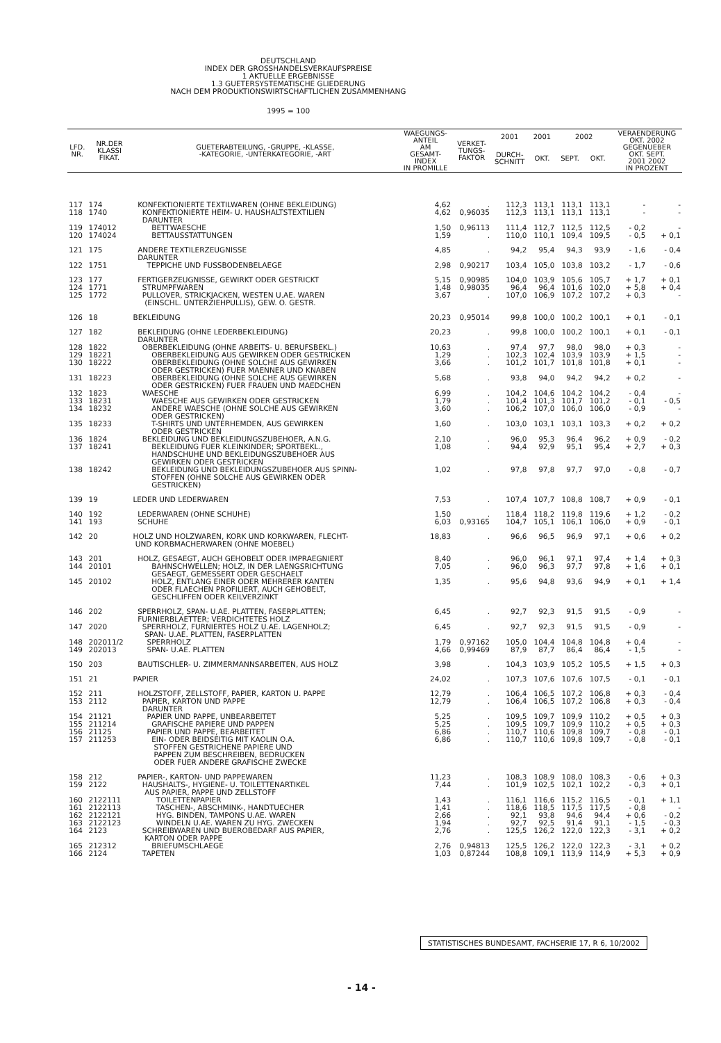DEUTSCHLAND
INDEX DER GROSSHANDELSVERKAUFSPREISE
1 AKTUELLE ERGEBNISSE
1.3 GUETERSYSTEMATISCHE GLIEDERUNG
NACH DEM PRODUKTIONSWIRTSCHAFTLICHEN ZUSAMMENHANG
1995 = 100
| LFD. NR. | NR.DER KLASSI FIKAT. | GUETERABTEILUNG, -GRUPPE, -KLASSE, -KATEGORIE, -UNTERKATEGORIE, -ART | WAEGUNGS- ANTEIL AM GESAMT- INDEX IN PROMILLE | VERKET- TUNGS- FAKTOR | 2001 | 2001 | 2002 | | VERAENDERUNG OKT. 2002 GEGENUEBER OKT. SEPT. 2001 2002 IN PROZENT | |
| --- | --- | --- | --- | --- | --- | --- | --- | --- | --- | --- |
| | | | | | DURCH- SCHNITT | OKT. | SEPT. | OKT. | | |
| 117 | 174 | KONFEKTIONIERTE TEXTILWAREN (OHNE BEKLEIDUNG) | 4,62 | . | 112,3 | 113,1 | 113,1 | 113,1 | - | - |
| 118 | 1740 | KONFEKTIONIERTE HEIM- U. HAUSHALTSTEXTILIEN DARUNTER | 4,62 | 0,96035 | 112,3 | 113,1 | 113,1 | 113,1 | - | - |
| 119 | 174012 | BETTWAESCHE | 1,50 | 0,96113 | 111,4 | 112,7 | 112,5 | 112,5 | - 0,2 | - |
| 120 | 174024 | BETTAUSSTATTUNGEN | 1,59 | . | 110,0 | 110,1 | 109,4 | 109,5 | - 0,5 | + 0,1 |
| 121 | 175 | ANDERE TEXTILERZEUGNISSE DARUNTER | 4,85 | . | 94,2 | 95,4 | 94,3 | 93,9 | - 1,6 | - 0,4 |
| 122 | 1751 | TEPPICHE UND FUSSBODENBELAEGE | 2,98 | 0,90217 | 103,4 | 105,0 | 103,8 | 103,2 | - 1,7 | - 0,6 |
| 123 | 177 | FERTIGERZEUGNISSE, GEWIRKT ODER GESTRICKT | 5,15 | 0,90985 | 104,0 | 103,9 | 105,6 | 105,7 | + 1,7 | + 0,1 |
| 124 | 1771 | STRUMPFWAREN | 1,48 | 0,98035 | 96,4 | 96,4 | 101,6 | 102,0 | + 5,8 | + 0,4 |
| 125 | 1772 | PULLOVER, STRICKJACKEN, WESTEN U.AE. WAREN (EINSCHL. UNTERZIEHPULLIS), GEW. O. GESTR. | 3,67 | . | 107,0 | 106,9 | 107,2 | 107,2 | + 0,3 | - |
| 126 | 18 | BEKLEIDUNG | 20,23 | 0,95014 | 99,8 | 100,0 | 100,2 | 100,1 | + 0,1 | - 0,1 |
| 127 | 182 | BEKLEIDUNG (OHNE LEDERBEKLEIDUNG) DARUNTER | 20,23 | . | 99,8 | 100,0 | 100,2 | 100,1 | + 0,1 | - 0,1 |
| 128 | 1822 | OBERBEKLEIDUNG (OHNE ARBEITS- U. BERUFSBEKL.) | 10,63 | . | 97,4 | 97,7 | 98,0 | 98,0 | + 0,3 | - |
| 129 | 18221 | OBERBEKLEIDUNG AUS GEWIRKEN ODER GESTRICKEN | 1,29 | . | 102,3 | 102,4 | 103,9 | 103,9 | + 1,5 | - |
| 130 | 18222 | OBERBEKLEIDUNG (OHNE SOLCHE AUS GEWIRKEN ODER GESTRICKEN) FUER MAENNER UND KNABEN | 3,66 | . | 101,2 | 101,7 | 101,8 | 101,8 | + 0,1 | - |
| 131 | 18223 | OBERBEKLEIDUNG (OHNE SOLCHE AUS GEWIRKEN ODER GESTRICKEN) FUER FRAUEN UND MAEDCHEN | 5,68 | . | 93,8 | 94,0 | 94,2 | 94,2 | + 0,2 | - |
| 132 | 1823 | WAESCHE | 6,99 | . | 104,2 | 104,6 | 104,2 | 104,2 | - 0,4 | - |
| 133 | 18231 | WAESCHE AUS GEWIRKEN ODER GESTRICKEN | 1,79 | . | 101,4 | 101,3 | 101,7 | 101,2 | - 0,1 | - 0,5 |
| 134 | 18232 | ANDERE WAESCHE (OHNE SOLCHE AUS GEWIRKEN ODER GESTRICKEN) | 3,60 | . | 106,2 | 107,0 | 106,0 | 106,0 | - 0,9 | - |
| 135 | 18233 | T-SHIRTS UND UNTERHEMDEN, AUS GEWIRKEN ODER GESTRICKEN | 1,60 | . | 103,0 | 103,1 | 103,1 | 103,3 | + 0,2 | + 0,2 |
| 136 | 1824 | BEKLEIDUNG UND BEKLEIDUNGSZUBEHOER, A.N.G. | 2,10 | . | 96,0 | 95,3 | 96,4 | 96,2 | + 0,9 | - 0,2 |
| 137 | 18241 | BEKLEIDUNG FUER KLEINKINDER; SPORTBEKL., HANDSCHUHE UND BEKLEIDUNGSZUBEHOER AUS GEWIRKEN ODER GESTRICKEN | 1,08 | . | 94,4 | 92,9 | 95,1 | 95,4 | + 2,7 | + 0,3 |
| 138 | 18242 | BEKLEIDUNG UND BEKLEIDUNGSZUBEHOER AUS SPINN- STOFFEN (OHNE SOLCHE AUS GEWIRKEN ODER GESTRICKEN) | 1,02 | . | 97,8 | 97,8 | 97,7 | 97,0 | - 0,8 | - 0,7 |
| 139 | 19 | LEDER UND LEDERWAREN | 7,53 | . | 107,4 | 107,7 | 108,8 | 108,7 | + 0,9 | - 0,1 |
| 140 | 192 | LEDERWAREN (OHNE SCHUHE) | 1,50 | . | 118,4 | 118,2 | 119,8 | 119,6 | + 1,2 | - 0,2 |
| 141 | 193 | SCHUHE | 6,03 | 0,93165 | 104,7 | 105,1 | 106,1 | 106,0 | + 0,9 | - 0,1 |
| 142 | 20 | HOLZ UND HOLZWAREN, KORK UND KORKWAREN, FLECHT- UND KORBMACHERWAREN (OHNE MOEBEL) | 18,83 | . | 96,6 | 96,5 | 96,9 | 97,1 | + 0,6 | + 0,2 |
| 143 | 201 | HOLZ, GESAEGT, AUCH GEHOBELT ODER IMPRAEGNIERT | 8,40 | . | 96,0 | 96,1 | 97,1 | 97,4 | + 1,4 | + 0,3 |
| 144 | 20101 | BAHNSCHWELLEN; HOLZ, IN DER LAENGSRICHTUNG GESAEGT, GEMESSERT ODER GESCHAELT | 7,05 | . | 96,0 | 96,3 | 97,7 | 97,8 | + 1,6 | + 0,1 |
| 145 | 20102 | HOLZ, ENTLANG EINER ODER MEHRERER KANTEN ODER FLAECHEN PROFILIERT, AUCH GEHOBELT, GESCHLIFFEN ODER KEILVERZINKT | 1,35 | . | 95,6 | 94,8 | 93,6 | 94,9 | + 0,1 | + 1,4 |
| 146 | 202 | SPERRHOLZ, SPAN- U.AE. PLATTEN, FASERPLATTEN; FURNIERBLAETTER; VERDICHTETES HOLZ | 6,45 | . | 92,7 | 92,3 | 91,5 | 91,5 | - 0,9 | - |
| 147 | 2020 | SPERRHOLZ, FURNIERTES HOLZ U.AE. LAGENHOLZ; SPAN- U.AE. PLATTEN, FASERPLATTEN | 6,45 | . | 92,7 | 92,3 | 91,5 | 91,5 | - 0,9 | - |
| 148 | 202011/2 | SPERRHOLZ | 1,79 | 0,97162 | 105,0 | 104,4 | 104,8 | 104,8 | + 0,4 | - |
| 149 | 202013 | SPAN- U.AE. PLATTEN | 4,66 | 0,99469 | 87,9 | 87,7 | 86,4 | 86,4 | - 1,5 | - |
| 150 | 203 | BAUTISCHLER- U. ZIMMERMANNSARBEITEN, AUS HOLZ | 3,98 | . | 104,3 | 103,9 | 105,2 | 105,5 | + 1,5 | + 0,3 |
| 151 | 21 | PAPIER | 24,02 | . | 107,3 | 107,6 | 107,6 | 107,5 | - 0,1 | - 0,1 |
| 152 | 211 | HOLZSTOFF, ZELLSTOFF, PAPIER, KARTON U. PAPPE | 12,79 | . | 106,4 | 106,5 | 107,2 | 106,8 | + 0,3 | - 0,4 |
| 153 | 2112 | PAPIER, KARTON UND PAPPE DARUNTER | 12,79 | . | 106,4 | 106,5 | 107,2 | 106,8 | + 0,3 | - 0,4 |
| 154 | 21121 | PAPIER UND PAPPE, UNBEARBEITET | 5,25 | . | 109,5 | 109,7 | 109,9 | 110,2 | + 0,5 | + 0,3 |
| 155 | 211214 | GRAFISCHE PAPIERE UND PAPPEN | 5,25 | . | 109,5 | 109,7 | 109,9 | 110,2 | + 0,5 | + 0,3 |
| 156 | 21125 | PAPIER UND PAPPE, BEARBEITET | 6,86 | . | 110,7 | 110,6 | 109,8 | 109,7 | - 0,8 | - 0,1 |
| 157 | 211253 | EIN- ODER BEIDSEITIG MIT KAOLIN O.A. STOFFEN GESTRICHENE PAPIERE UND PAPPEN ZUM BESCHREIBEN, BEDRUCKEN ODER FUER ANDERE GRAFISCHE ZWECKE | 6,86 | . | 110,7 | 110,6 | 109,8 | 109,7 | - 0,8 | - 0,1 |
| 158 | 212 | PAPIER-, KARTON- UND PAPPEWAREN | 11,23 | . | 108,3 | 108,9 | 108,0 | 108,3 | - 0,6 | + 0,3 |
| 159 | 2122 | HAUSHALTS-, HYGIENE- U. TOILETTENARTIKEL AUS PAPIER, PAPPE UND ZELLSTOFF | 7,44 | . | 101,9 | 102,5 | 102,1 | 102,2 | - 0,3 | + 0,1 |
| 160 | 2122111 | TOILETTENPAPIER | 1,43 | . | 116,1 | 116,6 | 115,2 | 116,5 | - 0,1 | + 1,1 |
| 161 | 2122113 | TASCHEN-, ABSCHMINK-, HANDTUECHER | 1,41 | . | 118,6 | 118,5 | 117,5 | 117,5 | - 0,8 | - |
| 162 | 2122121 | HYG. BINDEN, TAMPONS U.AE. WAREN | 2,66 | . | 92,1 | 93,8 | 94,6 | 94,4 | + 0,6 | - 0,2 |
| 163 | 2122123 | WINDELN U.AE. WAREN ZU HYG. ZWECKEN | 1,94 | . | 92,7 | 92,5 | 91,4 | 91,1 | - 1,5 | - 0,3 |
| 164 | 2123 | SCHREIBWAREN UND BUEROBEDARF AUS PAPIER, KARTON ODER PAPPE | 2,76 | . | 125,5 | 126,2 | 122,0 | 122,3 | - 3,1 | + 0,2 |
| 165 | 212312 | BRIEFUMSCHLAEGE | 2,76 | 0,94813 | 125,5 | 126,2 | 122,0 | 122,3 | - 3,1 | + 0,2 |
| 166 | 2124 | TAPETEN | 1,03 | 0,87244 | 108,8 | 109,1 | 113,9 | 114,9 | + 5,3 | + 0,9 |
STATISTISCHES BUNDESAMT, FACHSERIE 17, R 6, 10/2002
- 14 -